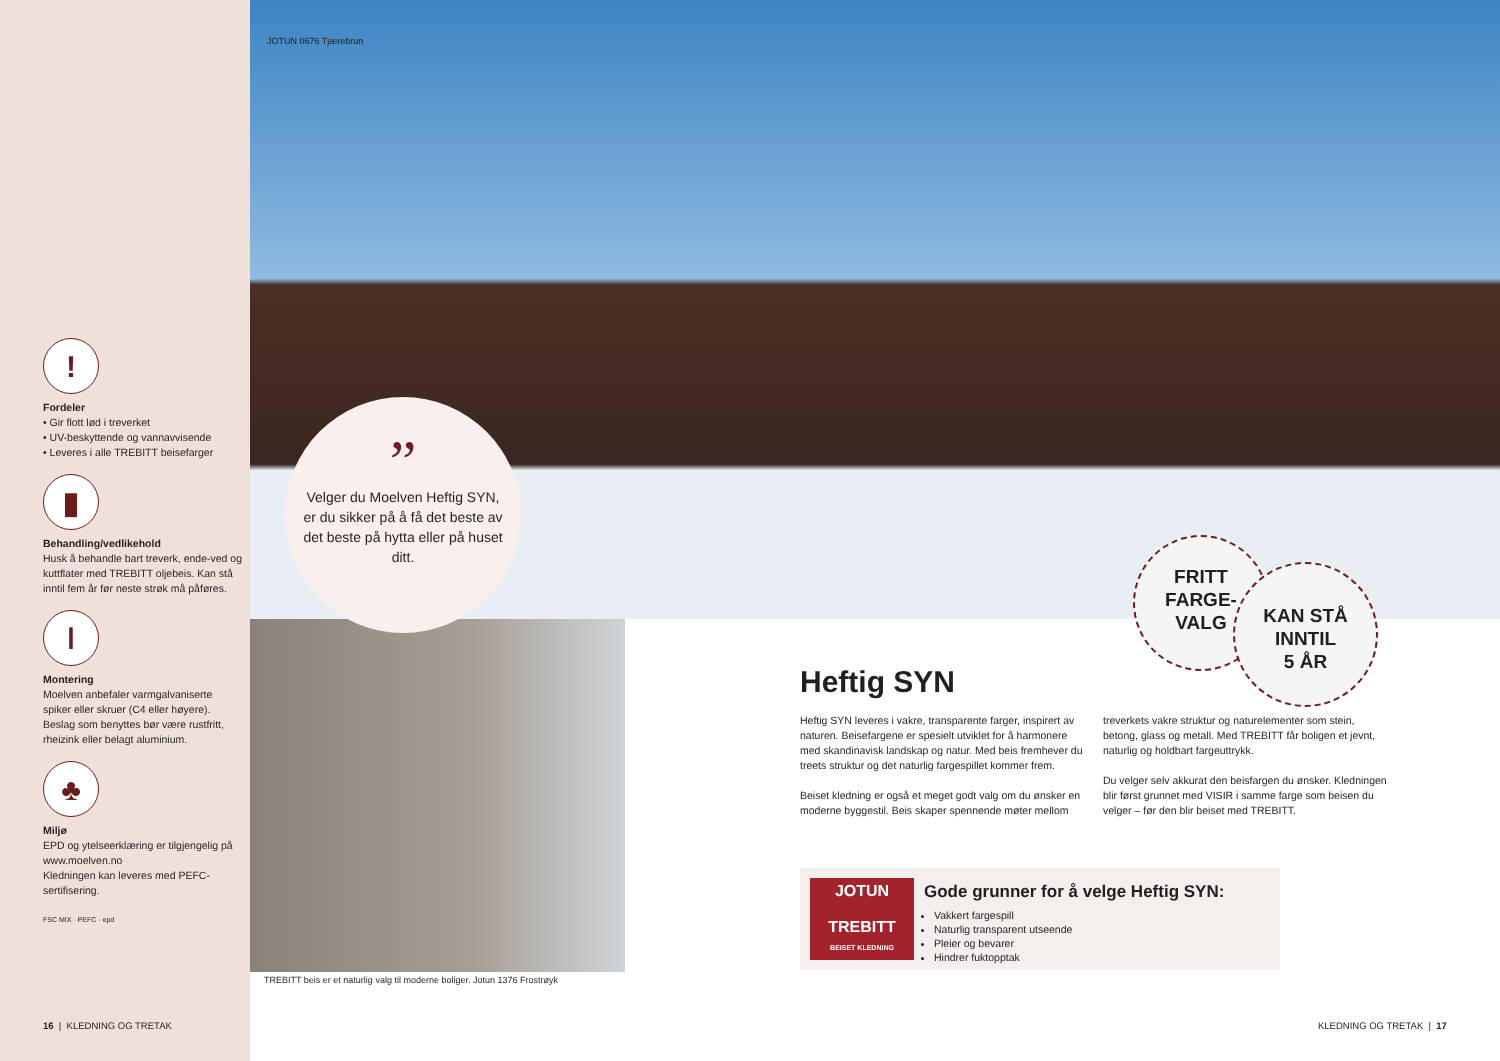JOTUN 0676 Tjærebrun
!
Fordeler
• Gir flott lød i treverket
• UV-beskyttende og vannavvisende
• Leveres i alle TREBITT beisefarger
▮
Behandling/vedlikehold
Husk å behandle bart treverk, ende-ved og kuttflater med TREBITT oljebeis. Kan stå inntil fem år før neste strøk må påføres.
ǀ
Montering
Moelven anbefaler varmgalvaniserte spiker eller skruer (C4 eller høyere). Beslag som benyttes bør være rustfritt, rheizink eller belagt aluminium.
♣
Miljø
EPD og ytelseerklæring er tilgjengelig på www.moelven.no
Kledningen kan leveres med PEFC-sertifisering.
FSC MIX · PEFC · epd
”
Velger du Moelven Heftig SYN, er du sikker på å få det beste av det beste på hytta eller på huset ditt.
TREBITT beis er et naturlig valg til moderne boliger. Jotun 1376 Frostrøyk
FRITT
FARGE-
VALG
KAN STÅ
INNTIL
5 ÅR
Heftig SYN
Heftig SYN leveres i vakre, transparente farger, inspirert av naturen. Beisefargene er spesielt utviklet for å harmonere med skandinavisk landskap og natur. Med beis fremhever du treets struktur og det naturlig fargespillet kommer frem.
Beiset kledning er også et meget godt valg om du ønsker en moderne byggestil. Beis skaper spennende møter mellom treverkets vakre struktur og naturelementer som stein, betong, glass og metall. Med TREBITT får boligen et jevnt, naturlig og holdbart fargeuttrykk.
Du velger selv akkurat den beisfargen du ønsker. Kledningen blir først grunnet med VISIR i samme farge som beisen du velger – før den blir beiset med TREBITT.
JOTUN
TREBITT
BEISET KLEDNING
Gode grunner for å velge Heftig SYN:
Vakkert fargespill
Naturlig transparent utseende
Pleier og bevarer
Hindrer fuktopptak
16 | KLEDNING OG TRETAK KLEDNING OG TRETAK | 17